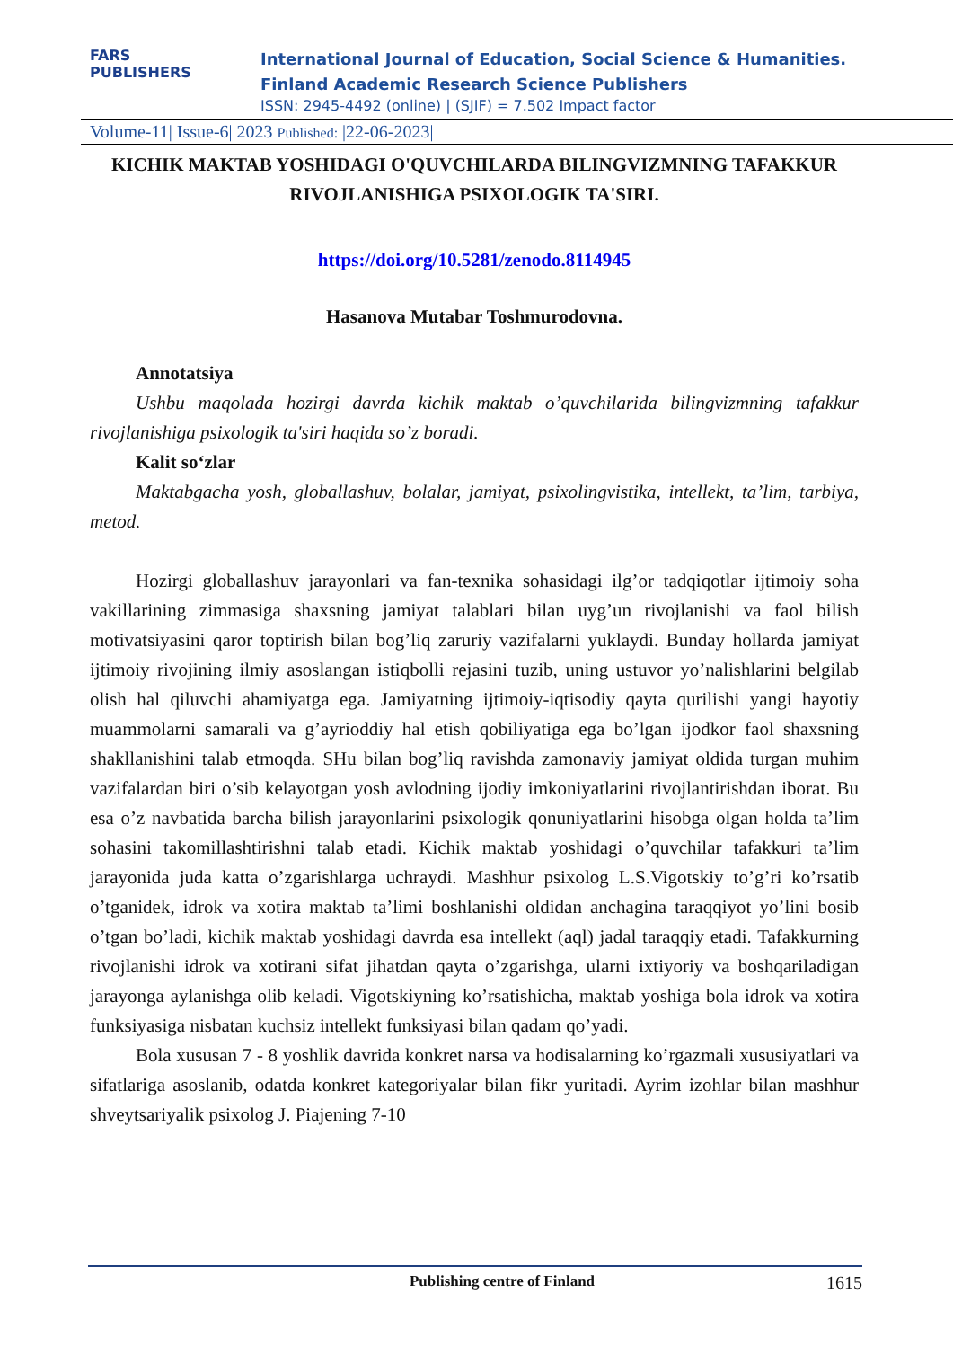FARS
PUBLISHERS
International Journal of Education, Social Science & Humanities.
Finland Academic Research Science Publishers
ISSN: 2945-4492 (online) | (SJIF) = 7.502 Impact factor
Volume-11| Issue-6| 2023 Published: |22-06-2023|
KICHIK MAKTAB YOSHIDAGI O'QUVCHILARDA BILINGVIZMNING TAFAKKUR RIVOJLANISHIGA PSIXOLOGIK TA'SIRI.
https://doi.org/10.5281/zenodo.8114945
Hasanova Mutabar Toshmurodovna.
Annotatsiya
Ushbu maqolada hozirgi davrda kichik maktab o’quvchilarida bilingvizmning tafakkur rivojlanishiga psixologik ta'siri haqida so’z boradi.
Kalit so‘zlar
Maktabgacha yosh, globallashuv, bolalar, jamiyat, psixolingvistika, intellekt, ta’lim, tarbiya, metod.
Hozirgi globallashuv jarayonlari va fan-texnika sohasidagi ilg’or tadqiqotlar ijtimoiy soha vakillarining zimmasiga shaxsning jamiyat talablari bilan uyg’un rivojlanishi va faol bilish motivatsiyasini qaror toptirish bilan bog’liq zaruriy vazifalarni yuklaydi. Bunday hollarda jamiyat ijtimoiy rivojining ilmiy asoslangan istiqbolli rejasini tuzib, uning ustuvor yo’nalishlarini belgilab olish hal qiluvchi ahamiyatga ega. Jamiyatning ijtimoiy-iqtisodiy qayta qurilishi yangi hayotiy muammolarni samarali va g’ayrioddiy hal etish qobiliyatiga ega bo’lgan ijodkor faol shaxsning shakllanishini talab etmoqda. SHu bilan bog’liq ravishda zamonaviy jamiyat oldida turgan muhim vazifalardan biri o’sib kelayotgan yosh avlodning ijodiy imkoniyatlarini rivojlantirishdan iborat. Bu esa o’z navbatida barcha bilish jarayonlarini psixologik qonuniyatlarini hisobga olgan holda ta’lim sohasini takomillashtirishni talab etadi. Kichik maktab yoshidagi o’quvchilar tafakkuri ta’lim jarayonida juda katta o’zgarishlarga uchraydi. Mashhur psixolog L.S.Vigotskiy to’g’ri ko’rsatib o’tganidek, idrok va xotira maktab ta’limi boshlanishi oldidan anchagina taraqqiyot yo’lini bosib o’tgan bo’ladi, kichik maktab yoshidagi davrda esa intellekt (aql) jadal taraqqiy etadi. Tafakkurning rivojlanishi idrok va xotirani sifat jihatdan qayta o’zgarishga, ularni ixtiyoriy va boshqariladigan jarayonga aylanishga olib keladi. Vigotskiyning ko’rsatishicha, maktab yoshiga bola idrok va xotira funksiyasiga nisbatan kuchsiz intellekt funksiyasi bilan qadam qo’yadi.
Bola xususan 7 - 8 yoshlik davrida konkret narsa va hodisalarning ko’rgazmali xususiyatlari va sifatlariga asoslanib, odatda konkret kategoriyalar bilan fikr yuritadi. Ayrim izohlar bilan mashhur shveytsariyalik psixolog J. Piajening 7-10
Publishing centre of Finland 1615